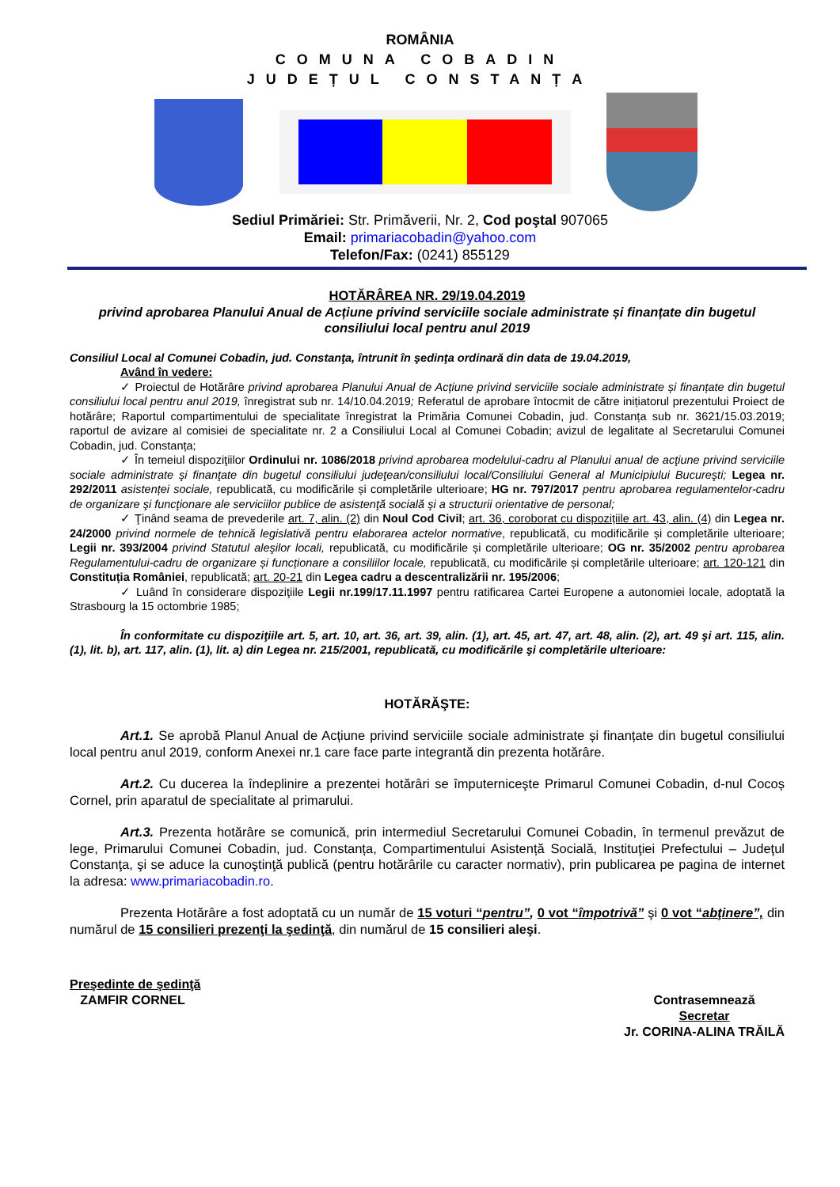ROMÂNIA
COMUNA COBADIN
JUDEȚUL CONSTANȚA
Sediul Primăriei: Str. Primăverii, Nr. 2, Cod poştal 907065
Email: primariacobadin@yahoo.com
Telefon/Fax: (0241) 855129
HOTĂRÂREA NR. 29/19.04.2019
privind aprobarea Planului Anual de Acțiune privind serviciile sociale administrate și finanțate din bugetul consiliului local pentru anul 2019
Consiliul Local al Comunei Cobadin, jud. Constanţa, întrunit în şedinţa ordinară din data de 19.04.2019,
Având în vedere:
✓ Proiectul de Hotărâre privind aprobarea Planului Anual de Acțiune privind serviciile sociale administrate și finanțate din bugetul consiliului local pentru anul 2019, înregistrat sub nr. 14/10.04.2019; Referatul de aprobare întocmit de către inițiatorul prezentului Proiect de hotărâre; Raportul compartimentului de specialitate înregistrat la Primăria Comunei Cobadin, jud. Constanța sub nr. 3621/15.03.2019; raportul de avizare al comisiei de specialitate nr. 2 a Consiliului Local al Comunei Cobadin; avizul de legalitate al Secretarului Comunei Cobadin, jud. Constanța;
✓ În temeiul dispoziţiilor Ordinului nr. 1086/2018 privind aprobarea modelului-cadru al Planului anual de acţiune privind serviciile sociale administrate şi finanţate din bugetul consiliului judeţean/consiliului local/Consiliului General al Municipiului Bucureşti; Legea nr. 292/2011 asistenței sociale, republicată, cu modificările și completările ulterioare; HG nr. 797/2017 pentru aprobarea regulamentelor-cadru de organizare şi funcţionare ale serviciilor publice de asistenţă socială şi a structurii orientative de personal;
✓ Ţinând seama de prevederile art. 7, alin. (2) din Noul Cod Civil; art. 36, coroborat cu dispozițiile art. 43, alin. (4) din Legea nr. 24/2000 privind normele de tehnică legislativă pentru elaborarea actelor normative, republicată, cu modificările și completările ulterioare; Legii nr. 393/2004 privind Statutul aleşilor locali, republicată, cu modificările și completările ulterioare; OG nr. 35/2002 pentru aprobarea Regulamentului-cadru de organizare și funcționare a consiliilor locale, republicată, cu modificările și completările ulterioare; art. 120-121 din Constituția României, republicată; art. 20-21 din Legea cadru a descentralizării nr. 195/2006;
✓ Luând în considerare dispoziţiile Legii nr.199/17.11.1997 pentru ratificarea Cartei Europene a autonomiei locale, adoptată la Strasbourg la 15 octombrie 1985;
În conformitate cu dispoziţiile art. 5, art. 10, art. 36, art. 39, alin. (1), art. 45, art. 47, art. 48, alin. (2), art. 49 şi art. 115, alin. (1), lit. b), art. 117, alin. (1), lit. a) din Legea nr. 215/2001, republicată, cu modificările şi completările ulterioare:
HOTĂRĂŞTE:
Art.1. Se aprobă Planul Anual de Acțiune privind serviciile sociale administrate și finanțate din bugetul consiliului local pentru anul 2019, conform Anexei nr.1 care face parte integrantă din prezenta hotărâre.
Art.2. Cu ducerea la îndeplinire a prezentei hotărâri se împuterniceşte Primarul Comunei Cobadin, d-nul Cocoș Cornel, prin aparatul de specialitate al primarului.
Art.3. Prezenta hotărâre se comunică, prin intermediul Secretarului Comunei Cobadin, în termenul prevăzut de lege, Primarului Comunei Cobadin, jud. Constanța, Compartimentului Asistență Socială, Instituţiei Prefectului – Judeţul Constanţa, şi se aduce la cunoştinţă publică (pentru hotărârile cu caracter normativ), prin publicarea pe pagina de internet la adresa: www.primariacobadin.ro.
Prezenta Hotărâre a fost adoptată cu un număr de 15 voturi “pentru”, 0 vot “împotrivă” şi 0 vot “abţinere”, din numărul de 15 consilieri prezenţi la şedinţă, din numărul de 15 consilieri aleşi.
Preşedinte de şedinţă
ZAMFIR CORNEL
Contrasemnează
Secretar
Jr. CORINA-ALINA TRĂILĂ